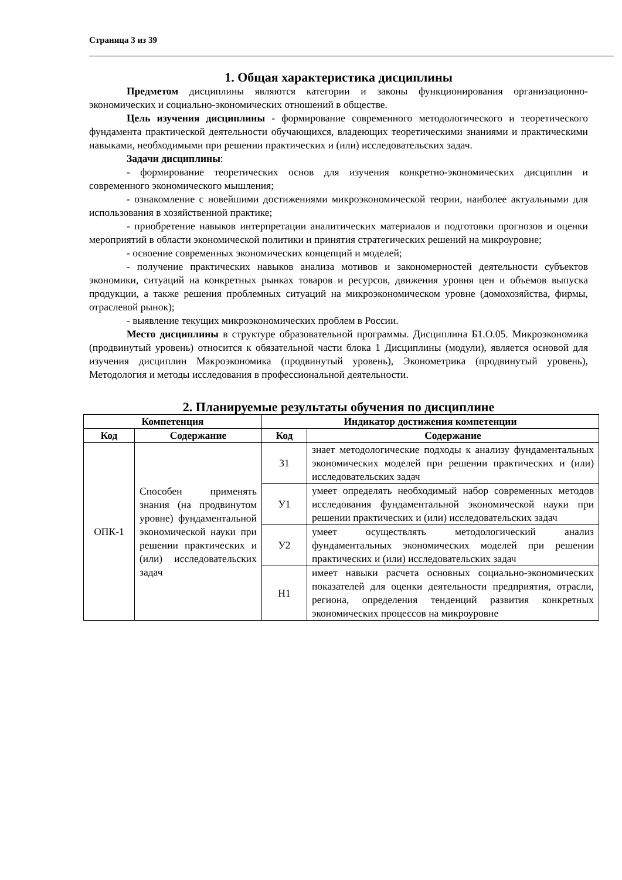Страница 3 из 39
1. Общая характеристика дисциплины
Предметом дисциплины являются категории и законы функционирования организационно-экономических и социально-экономических отношений в обществе.
Цель изучения дисциплины - формирование современного методологического и теоретического фундамента практической деятельности обучающихся, владеющих теоретическими знаниями и практическими навыками, необходимыми при решении практических и (или) исследовательских задач.
Задачи дисциплины:
- формирование теоретических основ для изучения конкретно-экономических дисциплин и современного экономического мышления;
- ознакомление с новейшими достижениями микроэкономической теории, наиболее актуальными для использования в хозяйственной практике;
- приобретение навыков интерпретации аналитических материалов и подготовки прогнозов и оценки мероприятий в области экономической политики и принятия стратегических решений на микроуровне;
- освоение современных экономических концепций и моделей;
- получение практических навыков анализа мотивов и закономерностей деятельности субъектов экономики, ситуаций на конкретных рынках товаров и ресурсов, движения уровня цен и объемов выпуска продукции, а также решения проблемных ситуаций на микроэкономическом уровне (домохозяйства, фирмы, отраслевой рынок);
- выявление текущих микроэкономических проблем в России.
Место дисциплины в структуре образовательной программы. Дисциплина Б1.О.05. Микроэкономика (продвинутый уровень) относится к обязательной части блока 1 Дисциплины (модули), является основой для изучения дисциплин Макроэкономика (продвинутый уровень), Эконометрика (продвинутый уровень), Методология и методы исследования в профессиональной деятельности.
2. Планируемые результаты обучения по дисциплине
| Компетенция | | Индикатор достижения компетенции | |
| --- | --- | --- | --- |
| Код | Содержание | Код | Содержание |
| ОПК-1 | Способен применять знания (на продвинутом уровне) фундаментальной экономической науки при решении практических и (или) исследовательских задач | З1 | знает методологические подходы к анализу фундаментальных экономических моделей при решении практических и (или) исследовательских задач |
| | | У1 | умеет определять необходимый набор современных методов исследования фундаментальной экономической науки при решении практических и (или) исследовательских задач |
| | | У2 | умеет осуществлять методологический анализ фундаментальных экономических моделей при решении практических и (или) исследовательских задач |
| | | Н1 | имеет навыки расчета основных социально-экономических показателей для оценки деятельности предприятия, отрасли, региона, определения тенденций развития конкретных экономических процессов на микроуровне |